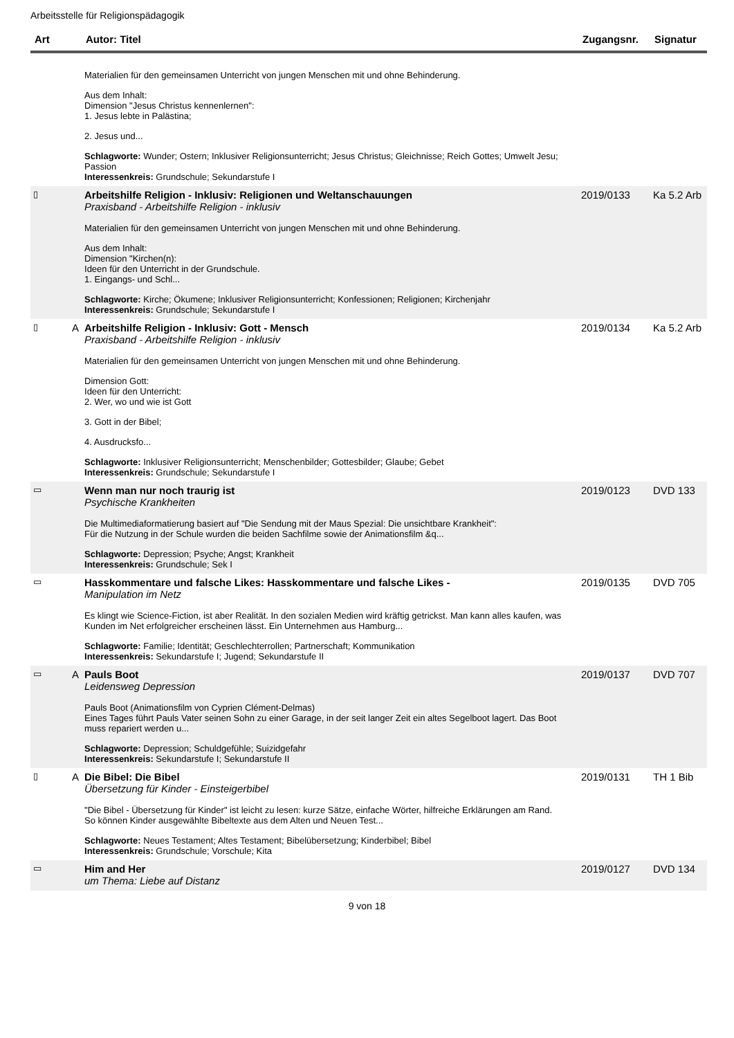Arbeitsstelle für Religionspädagogik
| Art | | Autor: Titel | Zugangsnr. | Signatur |
| --- | --- | --- | --- | --- |
| | | Materialien für den gemeinsamen Unterricht von jungen Menschen mit und ohne Behinderung. Aus dem Inhalt: Dimension "Jesus Christus kennenlernen": 1. Jesus lebte in Palästina; 2. Jesus und... Schlagworte: Wunder; Ostern; Inklusiver Religionsunterricht; Jesus Christus; Gleichnisse; Reich Gottes; Umwelt Jesu; Passion Interessenkreis: Grundschule; Sekundarstufe I | | |
| ▯ | | Arbeitshilfe Religion - Inklusiv: Religionen und Weltanschauungen Praxisband - Arbeitshilfe Religion - inklusiv Materialien für den gemeinsamen Unterricht von jungen Menschen mit und ohne Behinderung. Aus dem Inhalt: Dimension "Kirchen(n): Ideen für den Unterricht in der Grundschule. 1. Eingangs- und Schl... Schlagworte: Kirche; Ökumene; Inklusiver Religionsunterricht; Konfessionen; Religionen; Kirchenjahr Interessenkreis: Grundschule; Sekundarstufe I | 2019/0133 | Ka 5.2 Arb |
| ▯ | A | Arbeitshilfe Religion - Inklusiv: Gott - Mensch Praxisband - Arbeitshilfe Religion - inklusiv Materialien für den gemeinsamen Unterricht von jungen Menschen mit und ohne Behinderung. Dimension Gott: Ideen für den Unterricht: 2. Wer, wo und wie ist Gott 3. Gott in der Bibel; 4. Ausdrucksfo... Schlagworte: Inklusiver Religionsunterricht; Menschenbilder; Gottesbilder; Glaube; Gebet Interessenkreis: Grundschule; Sekundarstufe I | 2019/0134 | Ka 5.2 Arb |
| ▭ | | Wenn man nur noch traurig ist Psychische Krankheiten Die Multimediaformatierung basiert auf "Die Sendung mit der Maus Spezial: Die unsichtbare Krankheit": Für die Nutzung in der Schule wurden die beiden Sachfilme sowie der Animationsfilm &q... Schlagworte: Depression; Psyche; Angst; Krankheit Interessenkreis: Grundschule; Sek I | 2019/0123 | DVD 133 |
| ▭ | | Hasskommentare und falsche Likes: Hasskommentare und falsche Likes - Manipulation im Netz Es klingt wie Science-Fiction, ist aber Realität. In den sozialen Medien wird kräftig getrickst. Man kann alles kaufen, was Kunden im Net erfolgreicher erscheinen lässt. Ein Unternehmen aus Hamburg... Schlagworte: Familie; Identität; Geschlechterrollen; Partnerschaft; Kommunikation Interessenkreis: Sekundarstufe I; Jugend; Sekundarstufe II | 2019/0135 | DVD 705 |
| ▭ | A | Pauls Boot Leidensweg Depression Pauls Boot (Animationsfilm von Cyprien Clément-Delmas) Eines Tages führt Pauls Vater seinen Sohn zu einer Garage, in der seit langer Zeit ein altes Segelboot lagert. Das Boot muss repariert werden u... Schlagworte: Depression; Schuldgefühle; Suizidgefahr Interessenkreis: Sekundarstufe I; Sekundarstufe II | 2019/0137 | DVD 707 |
| ▯ | A | Die Bibel: Die Bibel Übersetzung für Kinder - Einsteigerbibel "Die Bibel - Übersetzung für Kinder" ist leicht zu lesen: kurze Sätze, einfache Wörter, hilfreiche Erklärungen am Rand. So können Kinder ausgewählte Bibeltexte aus dem Alten und Neuen Test... Schlagworte: Neues Testament; Altes Testament; Bibelübersetzung; Kinderbibel; Bibel Interessenkreis: Grundschule; Vorschule; Kita | 2019/0131 | TH 1 Bib |
| ▭ | | Him and Her um Thema: Liebe auf Distanz | 2019/0127 | DVD 134 |
9 von 18